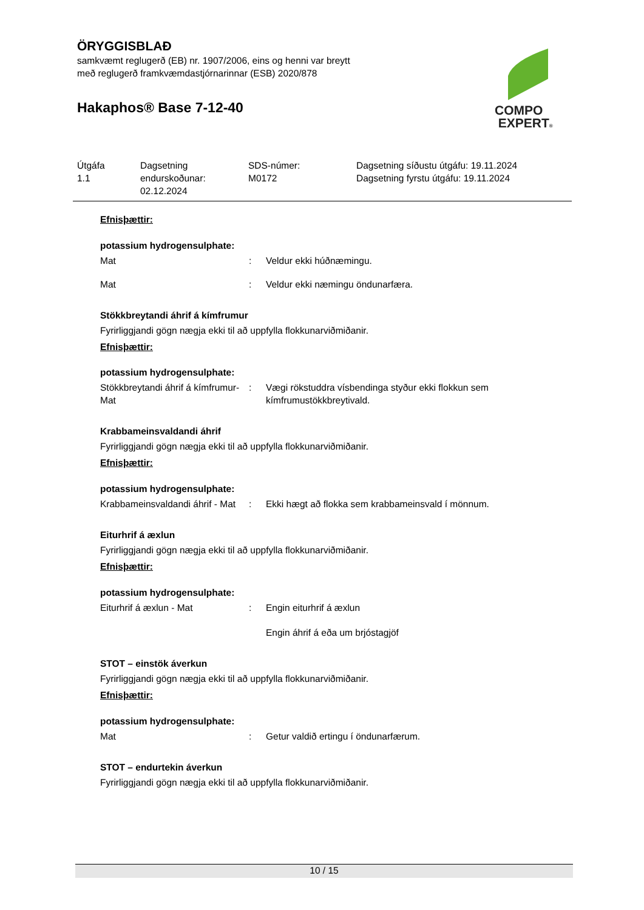ÖRYGGISBLAÐ
samkvæmt reglugerð (EB) nr. 1907/2006, eins og henni var breytt
með reglugerð framkvæmdastjórnarinnar (ESB) 2020/878
Hakaphos® Base 7-12-40
COMPO
EXPERT®
Útgáfa
1.1
Dagsetning
endurskoðunar:
02.12.2024
SDS-númer:
M0172
Dagsetning síðustu útgáfu: 19.11.2024
Dagsetning fyrstu útgáfu: 19.11.2024
Efnisþættir:
potassium hydrogensulphate:
Mat : Veldur ekki húðnæmingu.
Mat : Veldur ekki næmingu öndunarfæra.
Stökkbreytandi áhrif á kímfrumur
Fyrirliggjandi gögn nægja ekki til að uppfylla flokkunarviðmiðanir.
Efnisþættir:
potassium hydrogensulphate:
Stökkbreytandi áhrif á kímfrumur- Mat
: Vægi rökstuddra vísbendinga styður ekki flokkun sem kímfrumustökkbreytivald.
Krabbameinsvaldandi áhrif
Fyrirliggjandi gögn nægja ekki til að uppfylla flokkunarviðmiðanir.
Efnisþættir:
potassium hydrogensulphate:
Krabbameinsvaldandi áhrif - Mat
: Ekki hægt að flokka sem krabbameinsvald í mönnum.
Eiturhrif á æxlun
Fyrirliggjandi gögn nægja ekki til að uppfylla flokkunarviðmiðanir.
Efnisþættir:
potassium hydrogensulphate:
Eiturhrif á æxlun - Mat : Engin eiturhrif á æxlun
Engin áhrif á eða um brjóstagjöf
STOT – einstök áverkun
Fyrirliggjandi gögn nægja ekki til að uppfylla flokkunarviðmiðanir.
Efnisþættir:
potassium hydrogensulphate:
Mat : Getur valdið ertingu í öndunarfærum.
STOT – endurtekin áverkun
Fyrirliggjandi gögn nægja ekki til að uppfylla flokkunarviðmiðanir.
10 / 15